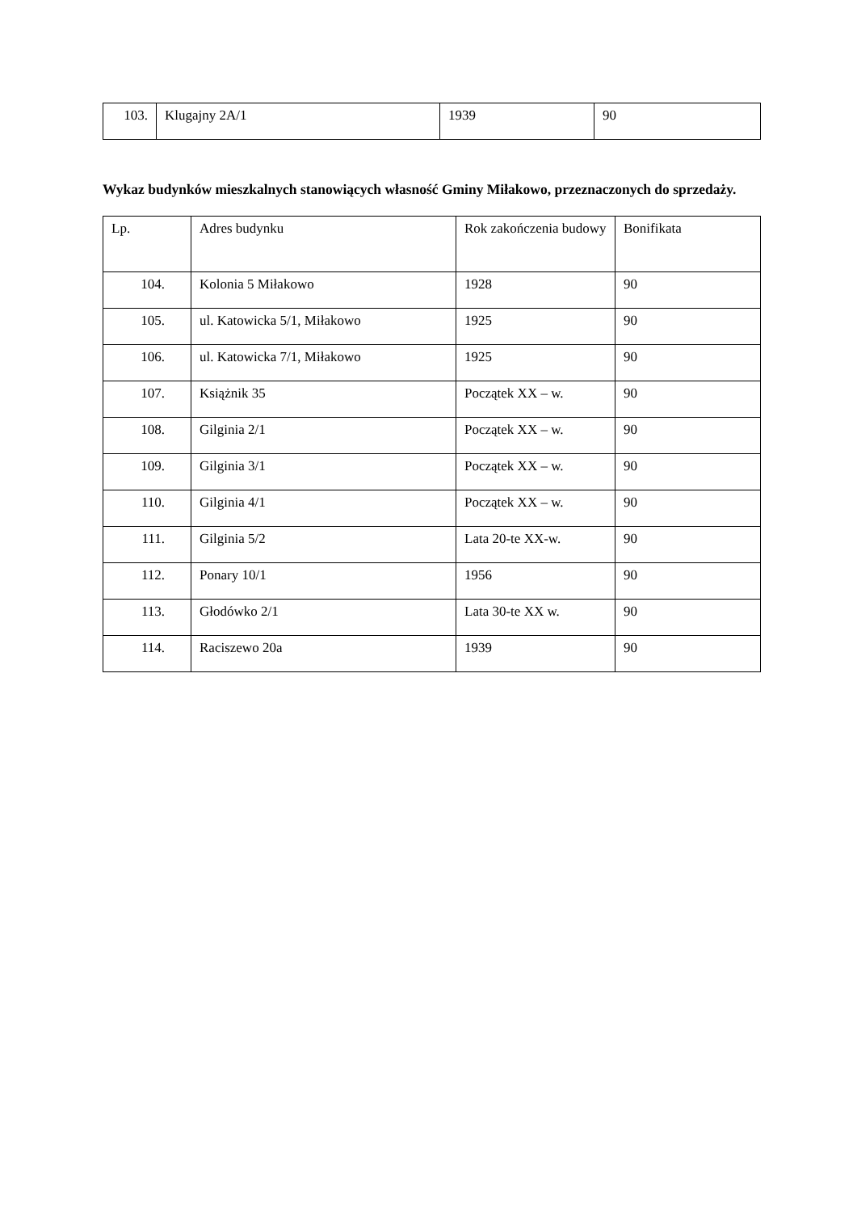| 103. | Klugajny 2A/1 | 1939 | 90 |
Wykaz budynków mieszkalnych stanowiących własność Gminy Miłakowo, przeznaczonych do sprzedaży.
| Lp. | Adres budynku | Rok zakończenia budowy | Bonifikata |
| 104. | Kolonia 5 Miłakowo | 1928 | 90 |
| 105. | ul. Katowicka 5/1, Miłakowo | 1925 | 90 |
| 106. | ul. Katowicka 7/1, Miłakowo | 1925 | 90 |
| 107. | Książnik 35 | Początek XX – w. | 90 |
| 108. | Gilginia 2/1 | Początek XX – w. | 90 |
| 109. | Gilginia 3/1 | Początek XX – w. | 90 |
| 110. | Gilginia 4/1 | Początek XX – w. | 90 |
| 111. | Gilginia 5/2 | Lata 20-te XX-w. | 90 |
| 112. | Ponary 10/1 | 1956 | 90 |
| 113. | Głodówko 2/1 | Lata 30-te XX w. | 90 |
| 114. | Raciszewo 20a | 1939 | 90 |